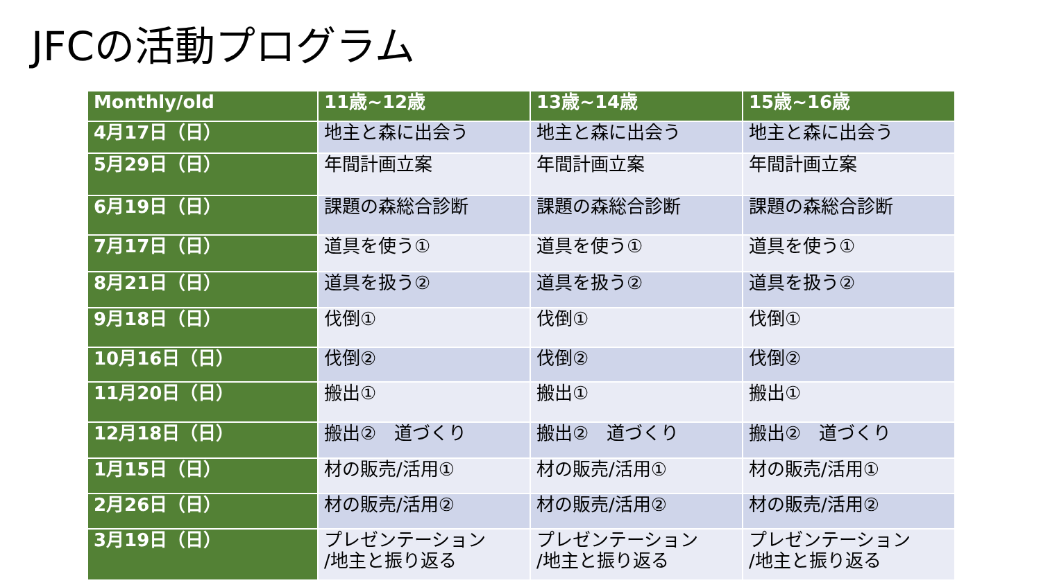JFCの活動プログラム
| Monthly/old | 11歳~12歳 | 13歳~14歳 | 15歳~16歳 |
| --- | --- | --- | --- |
| 4月17日（日） | 地主と森に出会う | 地主と森に出会う | 地主と森に出会う |
| 5月29日（日） | 年間計画立案 | 年間計画立案 | 年間計画立案 |
| 6月19日（日） | 課題の森総合診断 | 課題の森総合診断 | 課題の森総合診断 |
| 7月17日（日） | 道具を使う① | 道具を使う① | 道具を使う① |
| 8月21日（日） | 道具を扱う② | 道具を扱う② | 道具を扱う② |
| 9月18日（日） | 伐倒① | 伐倒① | 伐倒① |
| 10月16日（日） | 伐倒② | 伐倒② | 伐倒② |
| 11月20日（日） | 搬出① | 搬出① | 搬出① |
| 12月18日（日） | 搬出② 道づくり | 搬出② 道づくり | 搬出② 道づくり |
| 1月15日（日） | 材の販売/活用① | 材の販売/活用① | 材の販売/活用① |
| 2月26日（日） | 材の販売/活用② | 材の販売/活用② | 材の販売/活用② |
| 3月19日（日） | プレゼンテーション /地主と振り返る | プレゼンテーション /地主と振り返る | プレゼンテーション /地主と振り返る |